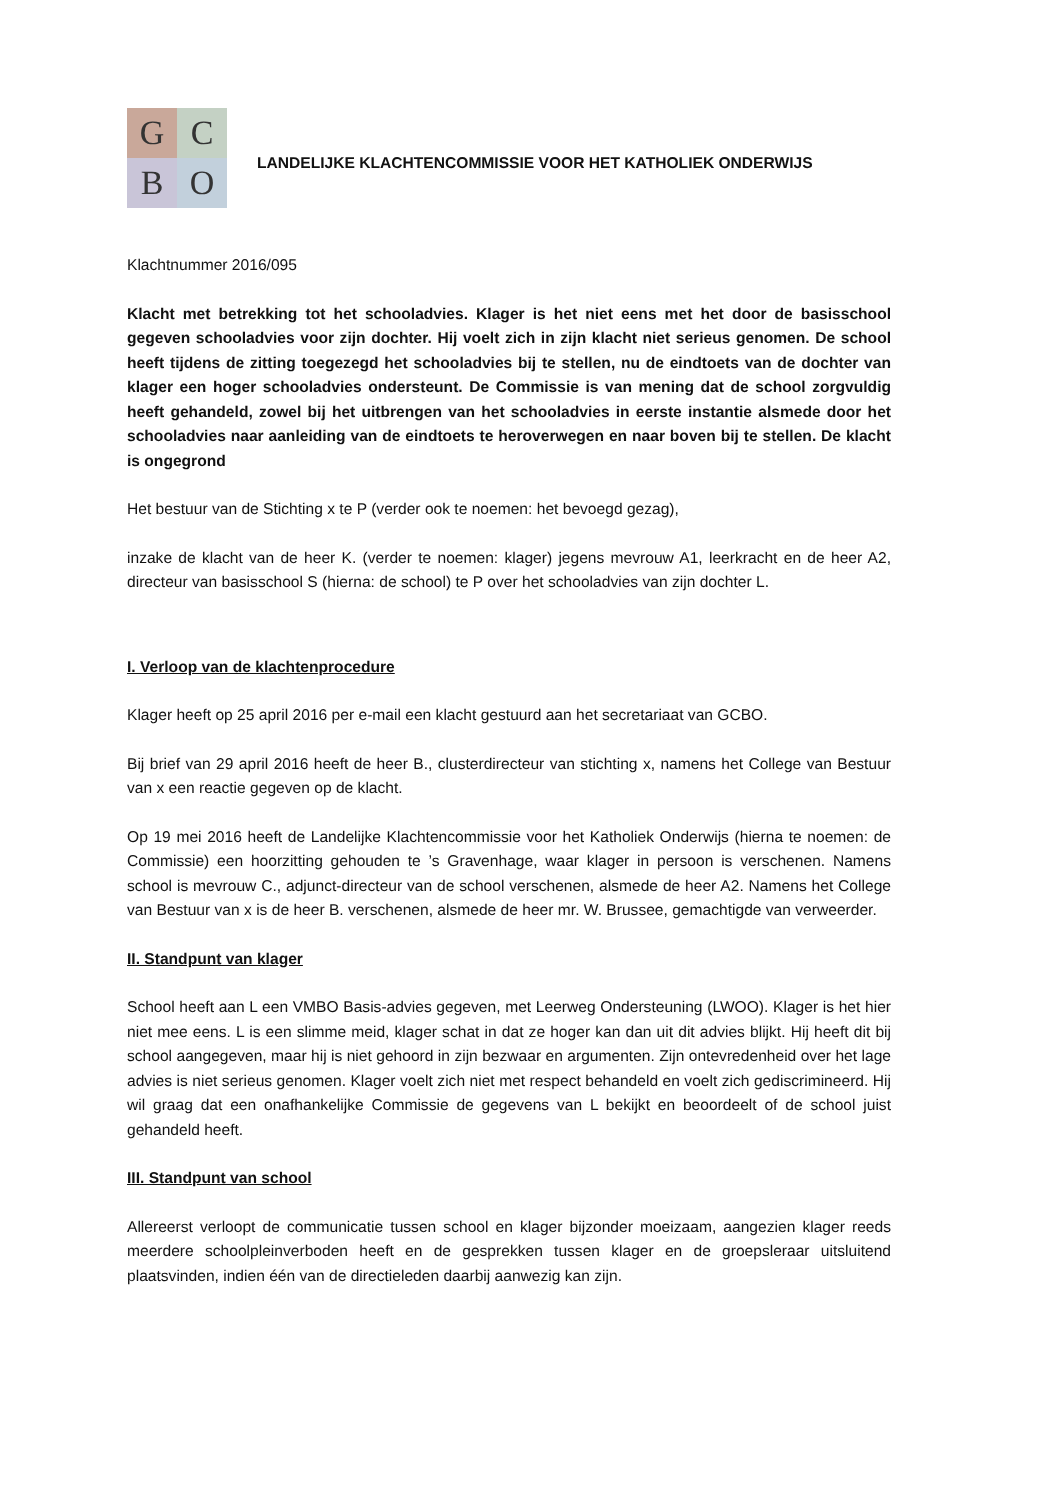G
C
B
O
LANDELIJKE KLACHTENCOMMISSIE VOOR HET KATHOLIEK ONDERWIJS
Klachtnummer 2016/095
Klacht met betrekking tot het schooladvies. Klager is het niet eens met het door de basisschool gegeven schooladvies voor zijn dochter. Hij voelt zich in zijn klacht niet serieus genomen. De school heeft tijdens de zitting toegezegd het schooladvies bij te stellen, nu de eindtoets van de dochter van klager een hoger schooladvies ondersteunt. De Commissie is van mening dat de school zorgvuldig heeft gehandeld, zowel bij het uitbrengen van het schooladvies in eerste instantie alsmede door het schooladvies naar aanleiding van de eindtoets te heroverwegen en naar boven bij te stellen. De klacht is ongegrond
Het bestuur van de Stichting x te P (verder ook te noemen: het bevoegd gezag),
inzake de klacht van de heer K. (verder te noemen: klager) jegens mevrouw A1, leerkracht en de heer A2, directeur van basisschool S (hierna: de school) te P over het schooladvies van zijn dochter L.
I. Verloop van de klachtenprocedure
Klager heeft op 25 april 2016 per e-mail een klacht gestuurd aan het secretariaat van GCBO.
Bij brief van 29 april 2016 heeft de heer B., clusterdirecteur van stichting x, namens het College van Bestuur van x een reactie gegeven op de klacht.
Op 19 mei 2016 heeft de Landelijke Klachtencommissie voor het Katholiek Onderwijs (hierna te noemen: de Commissie) een hoorzitting gehouden te ’s Gravenhage, waar klager in persoon is verschenen. Namens school is mevrouw C., adjunct-directeur van de school verschenen, alsmede de heer A2. Namens het College van Bestuur van x is de heer B. verschenen, alsmede de heer mr. W. Brussee, gemachtigde van verweerder.
II. Standpunt van klager
School heeft aan L een VMBO Basis-advies gegeven, met Leerweg Ondersteuning (LWOO). Klager is het hier niet mee eens. L is een slimme meid, klager schat in dat ze hoger kan dan uit dit advies blijkt. Hij heeft dit bij school aangegeven, maar hij is niet gehoord in zijn bezwaar en argumenten. Zijn ontevredenheid over het lage advies is niet serieus genomen. Klager voelt zich niet met respect behandeld en voelt zich gediscrimineerd. Hij wil graag dat een onafhankelijke Commissie de gegevens van L bekijkt en beoordeelt of de school juist gehandeld heeft.
III. Standpunt van school
Allereerst verloopt de communicatie tussen school en klager bijzonder moeizaam, aangezien klager reeds meerdere schoolpleinverboden heeft en de gesprekken tussen klager en de groepsleraar uitsluitend plaatsvinden, indien één van de directieleden daarbij aanwezig kan zijn.